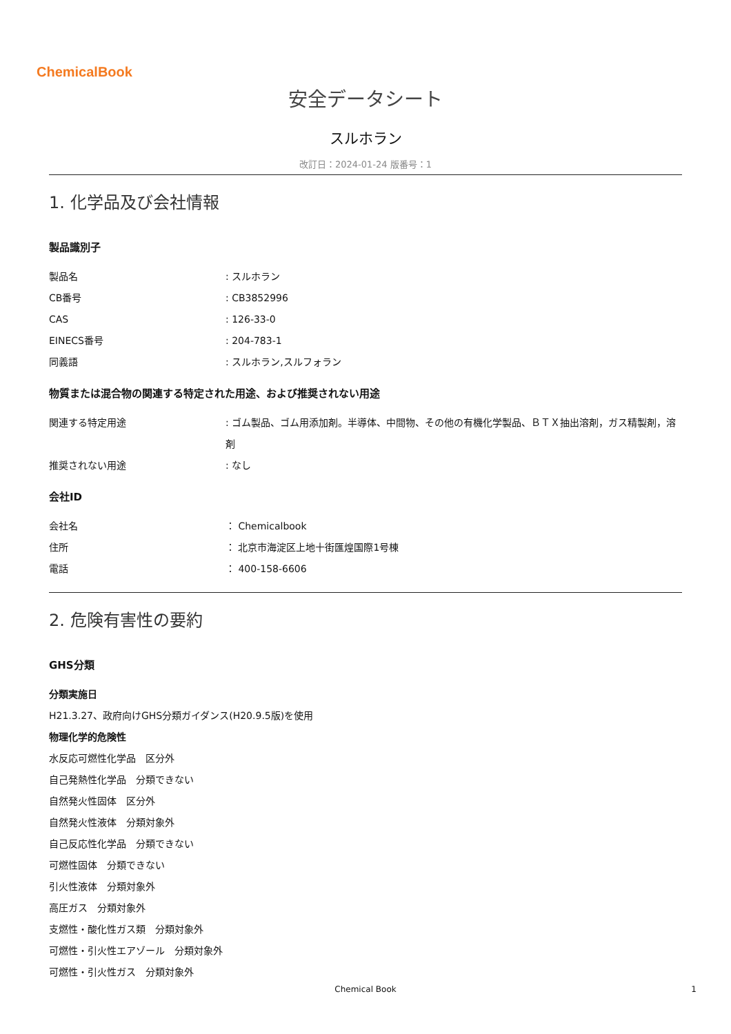ChemicalBook
安全データシート
スルホラン
改訂日：2024-01-24 版番号：1
1. 化学品及び会社情報
製品識別子
| 製品名 | : スルホラン |
| CB番号 | : CB3852996 |
| CAS | : 126-33-0 |
| EINECS番号 | : 204-783-1 |
| 同義語 | : スルホラン,スルフォラン |
物質または混合物の関連する特定された用途、および推奨されない用途
| 関連する特定用途 | : ゴム製品、ゴム用添加剤。半導体、中間物、その他の有機化学製品、ＢＴＸ抽出溶剤，ガス精製剤，溶剤 |
| 推奨されない用途 | : なし |
会社ID
| 会社名 | ： Chemicalbook |
| 住所 | ： 北京市海淀区上地十街匯煌国際1号棟 |
| 電話 | ： 400-158-6606 |
2. 危険有害性の要約
GHS分類
分類実施日
H21.3.27、政府向けGHS分類ガイダンス(H20.9.5版)を使用
物理化学的危険性
水反応可燃性化学品　区分外
自己発熱性化学品　分類できない
自然発火性固体　区分外
自然発火性液体　分類対象外
自己反応性化学品　分類できない
可燃性固体　分類できない
引火性液体　分類対象外
高圧ガス　分類対象外
支燃性・酸化性ガス類　分類対象外
可燃性・引火性エアゾール　分類対象外
可燃性・引火性ガス　分類対象外
Chemical Book 1